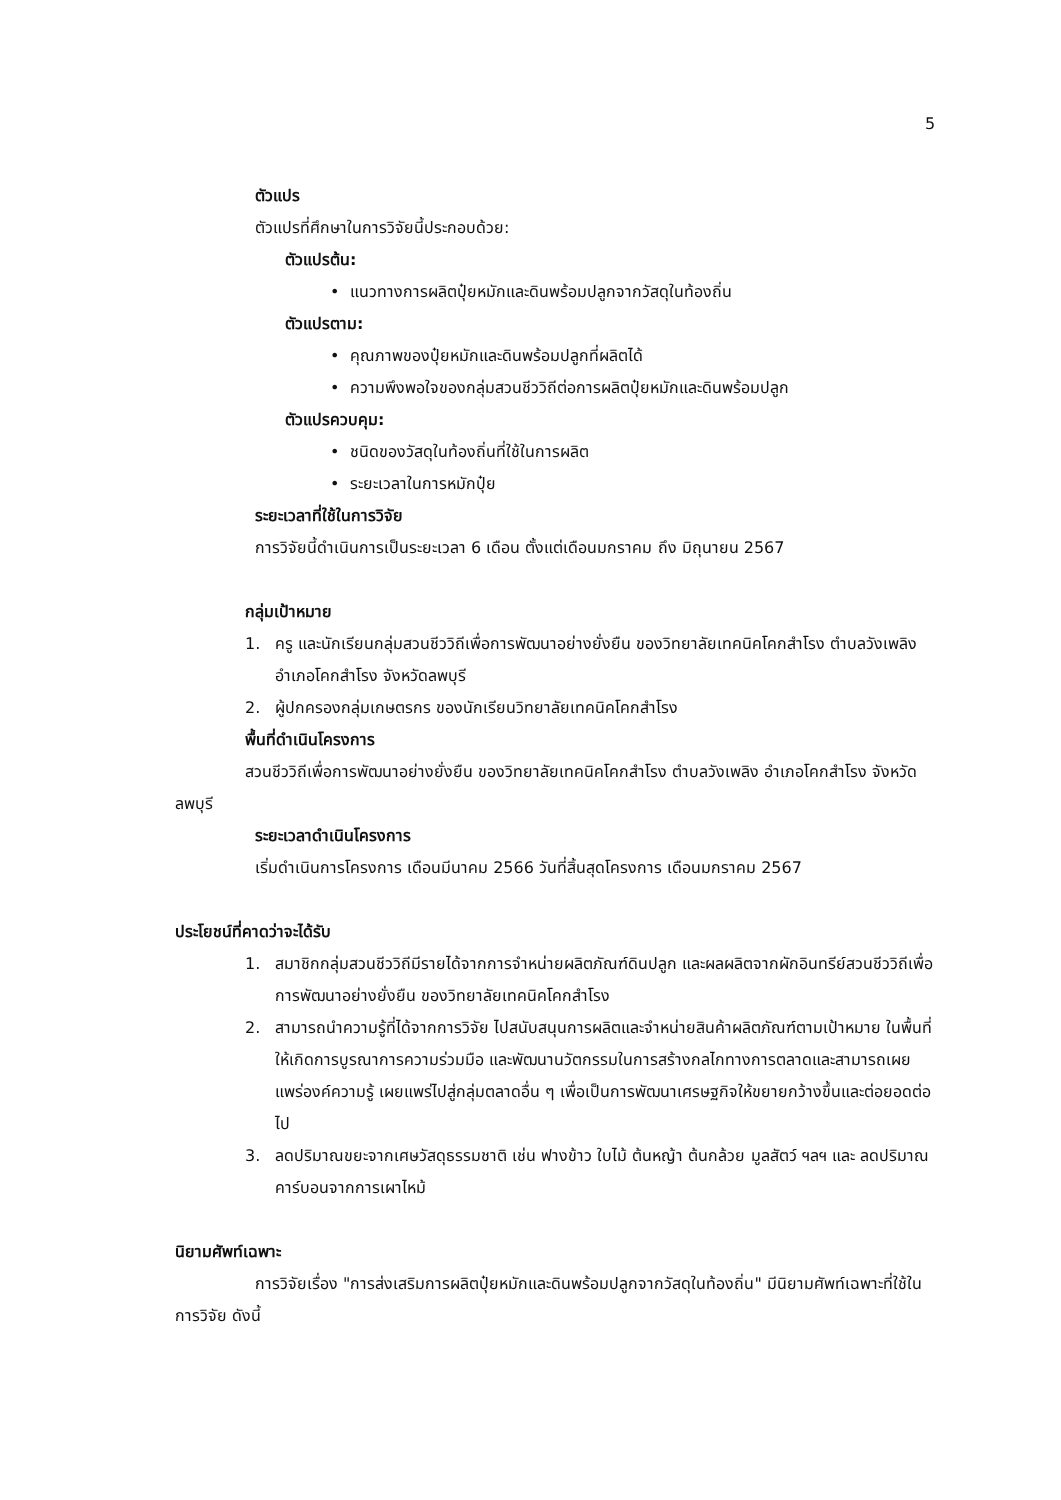5
ตัวแปร
ตัวแปรที่ศึกษาในการวิจัยนี้ประกอบด้วย:
ตัวแปรต้น:
• แนวทางการผลิตปุ๋ยหมักและดินพร้อมปลูกจากวัสดุในท้องถิ่น
ตัวแปรตาม:
• คุณภาพของปุ๋ยหมักและดินพร้อมปลูกที่ผลิตได้
• ความพึงพอใจของกลุ่มสวนชีววิถีต่อการผลิตปุ๋ยหมักและดินพร้อมปลูก
ตัวแปรควบคุม:
• ชนิดของวัสดุในท้องถิ่นที่ใช้ในการผลิต
• ระยะเวลาในการหมักปุ๋ย
ระยะเวลาที่ใช้ในการวิจัย
การวิจัยนี้ดำเนินการเป็นระยะเวลา 6 เดือน ตั้งแต่เดือนมกราคม ถึง มิถุนายน 2567
กลุ่มเป้าหมาย
1. ครู และนักเรียนกลุ่มสวนชีววิถีเพื่อการพัฒนาอย่างยั่งยืน ของวิทยาลัยเทคนิคโคกสำโรง ตำบลวังเพลิง อำเภอโคกสำโรง จังหวัดลพบุรี
2. ผู้ปกครองกลุ่มเกษตรกร ของนักเรียนวิทยาลัยเทคนิคโคกสำโรง
พื้นที่ดำเนินโครงการ
สวนชีววิถีเพื่อการพัฒนาอย่างยั่งยืน ของวิทยาลัยเทคนิคโคกสำโรง ตำบลวังเพลิง อำเภอโคกสำโรง จังหวัดลพบุรี
ระยะเวลาดำเนินโครงการ
เริ่มดำเนินการโครงการ เดือนมีนาคม 2566 วันที่สิ้นสุดโครงการ เดือนมกราคม 2567
ประโยชน์ที่คาดว่าจะได้รับ
1. สมาชิกกลุ่มสวนชีววิถีมีรายได้จากการจำหน่ายผลิตภัณฑ์ดินปลูก และผลผลิตจากผักอินทรีย์สวนชีววิถีเพื่อการพัฒนาอย่างยั่งยืน ของวิทยาลัยเทคนิคโคกสำโรง
2. สามารถนำความรู้ที่ได้จากการวิจัย ไปสนับสนุนการผลิตและจำหน่ายสินค้าผลิตภัณฑ์ตามเป้าหมาย ในพื้นที่ ให้เกิดการบูรณาการความร่วมมือ และพัฒนานวัตกรรมในการสร้างกลไกทางการตลาดและสามารถเผยแพร่องค์ความรู้ เผยแพร่ไปสู่กลุ่มตลาดอื่น ๆ เพื่อเป็นการพัฒนาเศรษฐกิจให้ขยายกว้างขึ้นและต่อยอดต่อไป
3. ลดปริมาณขยะจากเศษวัสดุธรรมชาติ เช่น ฟางข้าว ใบไม้ ต้นหญ้า ต้นกล้วย มูลสัตว์ ฯลฯ และ ลดปริมาณคาร์บอนจากการเผาไหม้
นิยามศัพท์เฉพาะ
การวิจัยเรื่อง "การส่งเสริมการผลิตปุ๋ยหมักและดินพร้อมปลูกจากวัสดุในท้องถิ่น" มีนิยามศัพท์เฉพาะที่ใช้ในการวิจัย ดังนี้